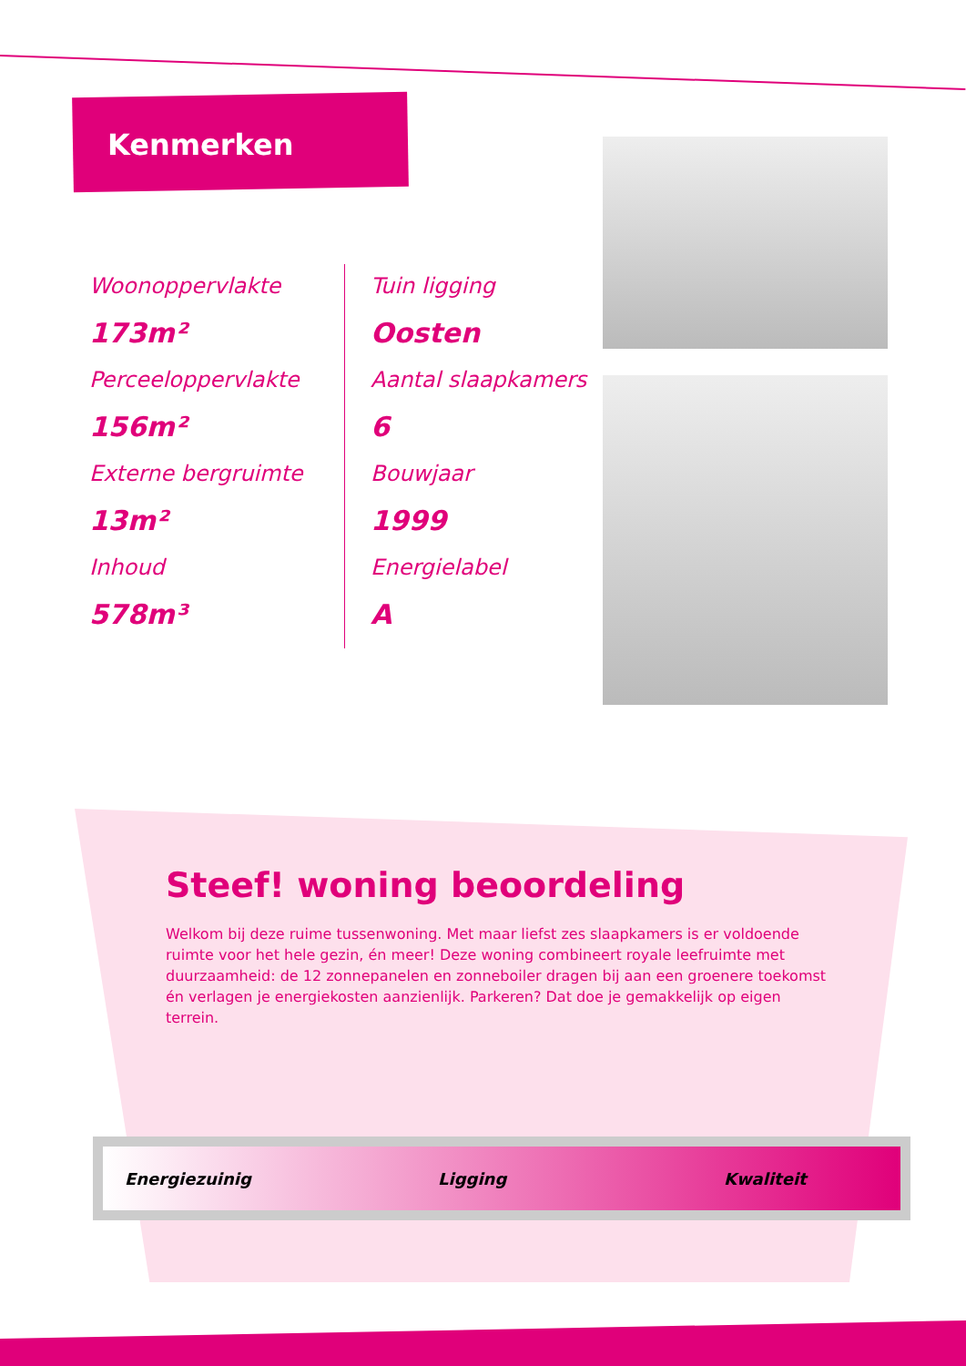Kenmerken
Woonoppervlakte
173m²
Perceeloppervlakte
156m²
Externe bergruimte
13m²
Inhoud
578m³
Tuin ligging
Oosten
Aantal slaapkamers
6
Bouwjaar
1999
Energielabel
A
Steef! woning beoordeling
Welkom bij deze ruime tussenwoning. Met maar liefst zes slaapkamers is er voldoende ruimte voor het hele gezin, én meer! Deze woning combineert royale leefruimte met duurzaamheid: de 12 zonnepanelen en zonneboiler dragen bij aan een groenere toekomst én verlagen je energiekosten aanzienlijk. Parkeren? Dat doe je gemakkelijk op eigen terrein.
Energiezuinig Ligging Kwaliteit